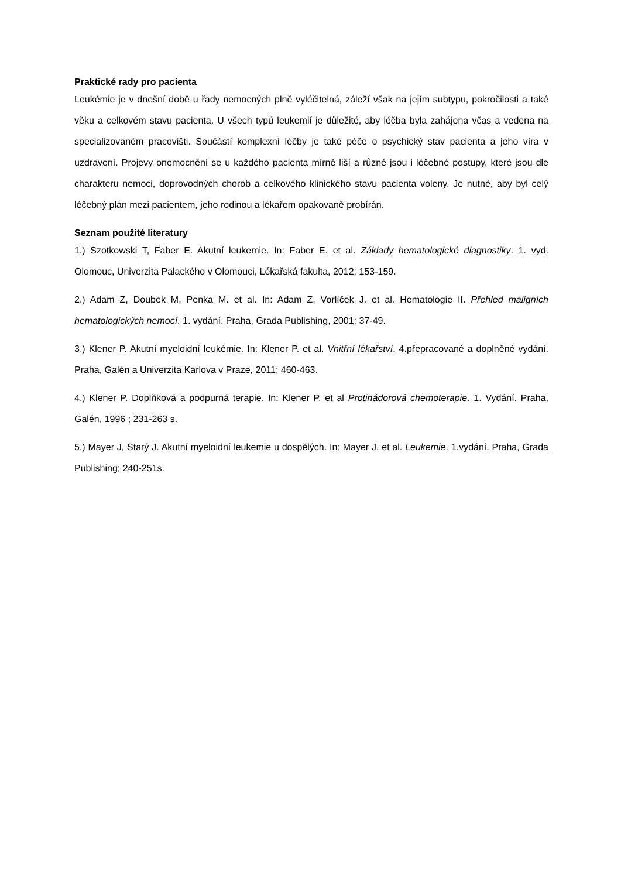Praktické rady pro pacienta
Leukémie je v dnešní době u řady nemocných plně vyléčitelná, záleží však na jejím subtypu, pokročilosti a také věku a celkovém stavu pacienta. U všech typů leukemií je důležité, aby léčba byla zahájena včas a vedena na specializovaném pracovišti. Součástí komplexní léčby je také péče o psychický stav pacienta a jeho víra v uzdravení. Projevy onemocnění se u každého pacienta mírně liší a různé jsou i léčebné postupy, které jsou dle charakteru nemoci, doprovodných chorob a celkového klinického stavu pacienta voleny. Je nutné, aby byl celý léčebný plán mezi pacientem, jeho rodinou a lékařem opakovaně probírán.
Seznam použité literatury
1.) Szotkowski T, Faber E. Akutní leukemie. In: Faber E. et al. Základy hematologické diagnostiky. 1. vyd. Olomouc, Univerzita Palackého v Olomouci, Lékařská fakulta, 2012; 153-159.
2.) Adam Z, Doubek M, Penka M. et al. In: Adam Z, Vorlíček J. et al. Hematologie II. Přehled maligních hematologických nemocí. 1. vydání. Praha, Grada Publishing, 2001; 37-49.
3.) Klener P. Akutní myeloidní leukémie. In: Klener P. et al. Vnitřní lékařství. 4.přepracované a doplněné vydání. Praha, Galén a Univerzita Karlova v Praze, 2011; 460-463.
4.) Klener P. Doplňková a podpurná terapie. In: Klener P. et al Protinádorová chemoterapie. 1. Vydání. Praha, Galén, 1996 ; 231-263 s.
5.) Mayer J, Starý J. Akutní myeloidní leukemie u dospělých. In: Mayer J. et al. Leukemie. 1.vydání. Praha, Grada Publishing; 240-251s.